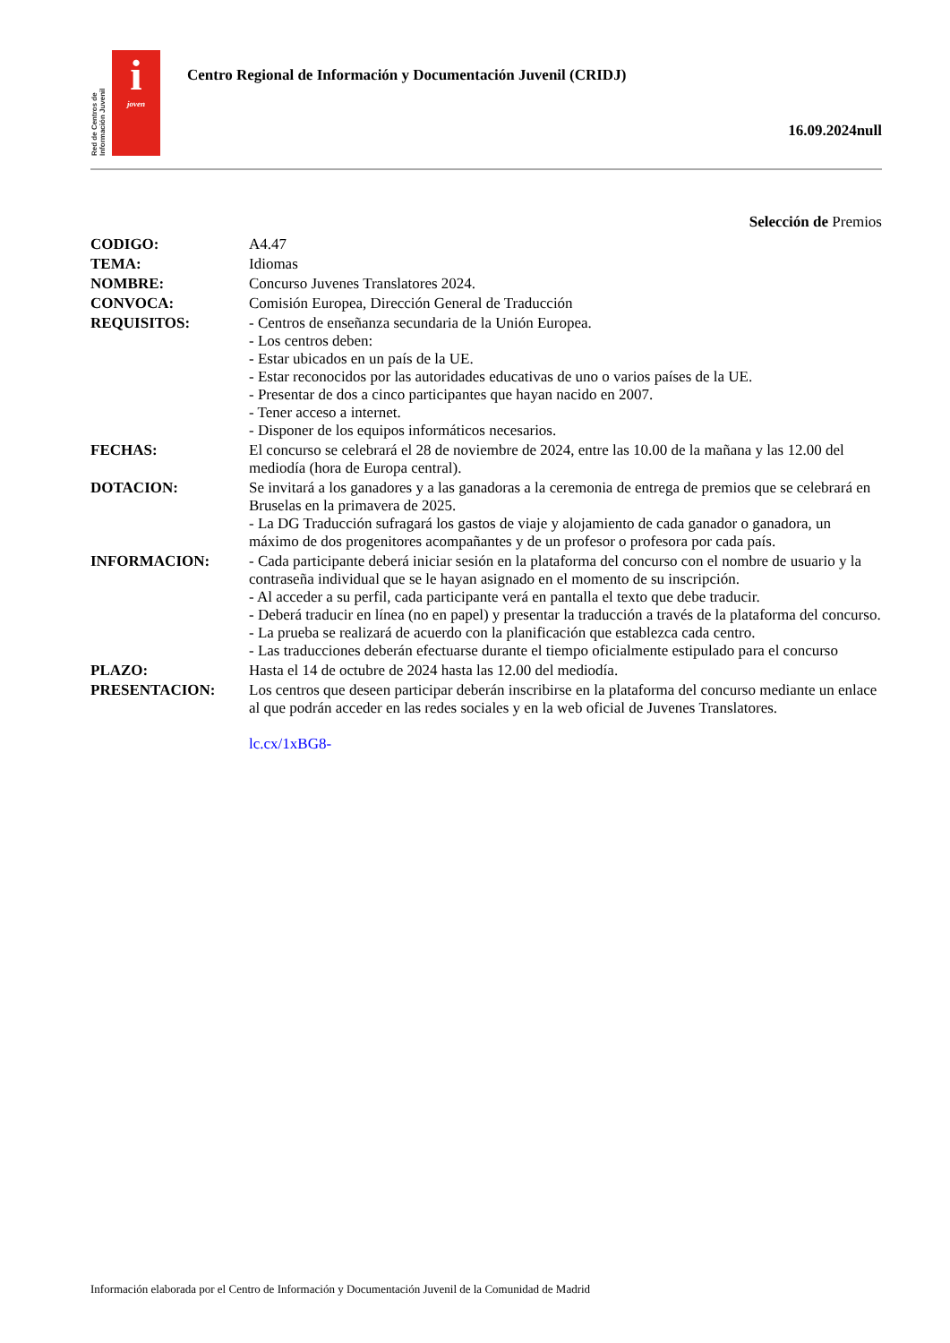Red de Centros de Información Juvenil
i
joven
Centro Regional de Información y Documentación Juvenil (CRIDJ)
16.09.2024null
Selección de Premios
| CODIGO: | A4.47 |
| TEMA: | Idiomas |
| NOMBRE: | Concurso Juvenes Translatores 2024. |
| CONVOCA: | Comisión Europea, Dirección General de Traducción |
| REQUISITOS: | - Centros de enseñanza secundaria de la Unión Europea. - Los centros deben: - Estar ubicados en un país de la UE. - Estar reconocidos por las autoridades educativas de uno o varios países de la UE. - Presentar de dos a cinco participantes que hayan nacido en 2007. - Tener acceso a internet. - Disponer de los equipos informáticos necesarios. |
| FECHAS: | El concurso se celebrará el 28 de noviembre de 2024, entre las 10.00 de la mañana y las 12.00 del mediodía (hora de Europa central). |
| DOTACION: | Se invitará a los ganadores y a las ganadoras a la ceremonia de entrega de premios que se celebrará en Bruselas en la primavera de 2025. - La DG Traducción sufragará los gastos de viaje y alojamiento de cada ganador o ganadora, un máximo de dos progenitores acompañantes y de un profesor o profesora por cada país. |
| INFORMACION: | - Cada participante deberá iniciar sesión en la plataforma del concurso con el nombre de usuario y la contraseña individual que se le hayan asignado en el momento de su inscripción. - Al acceder a su perfil, cada participante verá en pantalla el texto que debe traducir. - Deberá traducir en línea (no en papel) y presentar la traducción a través de la plataforma del concurso. - La prueba se realizará de acuerdo con la planificación que establezca cada centro. - Las traducciones deberán efectuarse durante el tiempo oficialmente estipulado para el concurso |
| PLAZO: | Hasta el 14 de octubre de 2024 hasta las 12.00 del mediodía. |
| PRESENTACION: | Los centros que deseen participar deberán inscribirse en la plataforma del concurso mediante un enlace al que podrán acceder en las redes sociales y en la web oficial de Juvenes Translatores. lc.cx/1xBG8- |
Información elaborada por el Centro de Información y Documentación Juvenil de la Comunidad de Madrid